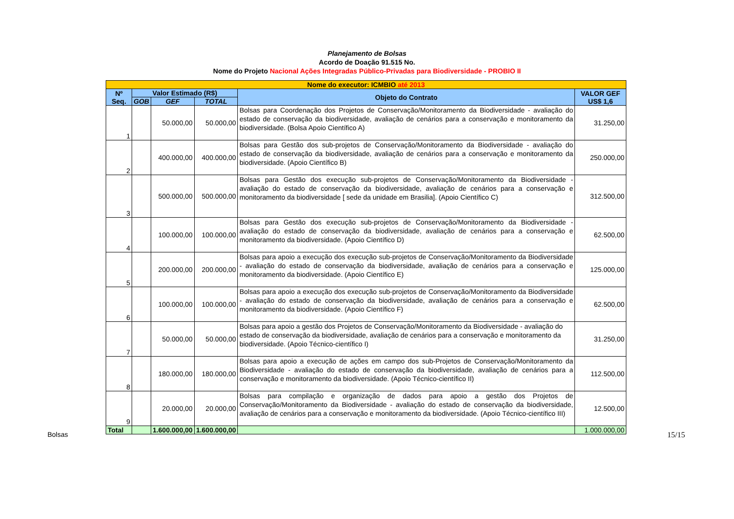Planejamento de Bolsas
Acordo de Doação 91.515 No.
Nome do Projeto Nacional Ações Integradas Público-Privadas para Biodiversidade - PROBIO II
| Nome do executor: ICMBIO até 2013 | | | | | |
| Nº Seq. | Valor Estimado (R$) | | | Objeto do Contrato | VALOR GEF US$ 1,6 |
| | GOB | GEF | TOTAL | | |
| 1 | | 50.000,00 | 50.000,00 | Bolsas para Coordenação dos Projetos de Conservação/Monitoramento da Biodiversidade - avaliação do estado de conservação da biodiversidade, avaliação de cenários para a conservação e monitoramento da biodiversidade. (Bolsa Apoio Científico A) | 31.250,00 |
| 2 | | 400.000,00 | 400.000,00 | Bolsas para Gestão dos sub-projetos de Conservação/Monitoramento da Biodiversidade - avaliação do estado de conservação da biodiversidade, avaliação de cenários para a conservação e monitoramento da biodiversidade. (Apoio Científico B) | 250.000,00 |
| 3 | | 500.000,00 | 500.000,00 | Bolsas para Gestão dos execução sub-projetos de Conservação/Monitoramento da Biodiversidade - avaliação do estado de conservação da biodiversidade, avaliação de cenários para a conservação e monitoramento da biodiversidade [ sede da unidade em Brasilia]. (Apoio Científico C) | 312.500,00 |
| 4 | | 100.000,00 | 100.000,00 | Bolsas para Gestão dos execução sub-projetos de Conservação/Monitoramento da Biodiversidade - avaliação do estado de conservação da biodiversidade, avaliação de cenários para a conservação e monitoramento da biodiversidade. (Apoio Científico D) | 62.500,00 |
| 5 | | 200.000,00 | 200.000,00 | Bolsas para apoio a execução dos execução sub-projetos de Conservação/Monitoramento da Biodiversidade - avaliação do estado de conservação da biodiversidade, avaliação de cenários para a conservação e monitoramento da biodiversidade. (Apoio Científico E) | 125.000,00 |
| 6 | | 100.000,00 | 100.000,00 | Bolsas para apoio a execução dos execução sub-projetos de Conservação/Monitoramento da Biodiversidade - avaliação do estado de conservação da biodiversidade, avaliação de cenários para a conservação e monitoramento da biodiversidade. (Apoio Científico F) | 62.500,00 |
| 7 | | 50.000,00 | 50.000,00 | Bolsas para apoio a gestão dos Projetos de Conservação/Monitoramento da Biodiversidade - avaliação do estado de conservação da biodiversidade, avaliação de cenários para a conservação e monitoramento da biodiversidade. (Apoio Técnico-científico I) | 31.250,00 |
| 8 | | 180.000,00 | 180.000,00 | Bolsas para apoio a execução de ações em campo dos sub-Projetos de Conservação/Monitoramento da Biodiversidade - avaliação do estado de conservação da biodiversidade, avaliação de cenários para a conservação e monitoramento da biodiversidade. (Apoio Técnico-científico II) | 112.500,00 |
| 9 | | 20.000,00 | 20.000,00 | Bolsas para compilação e organização de dados para apoio a gestão dos Projetos de Conservação/Monitoramento da Biodiversidade - avaliação do estado de conservação da biodiversidade, avaliação de cenários para a conservação e monitoramento da biodiversidade. (Apoio Técnico-científico III) | 12.500,00 |
| Total | | 1.600.000,00 | 1.600.000,00 | | 1.000.000,00 |
Bolsas 15/15